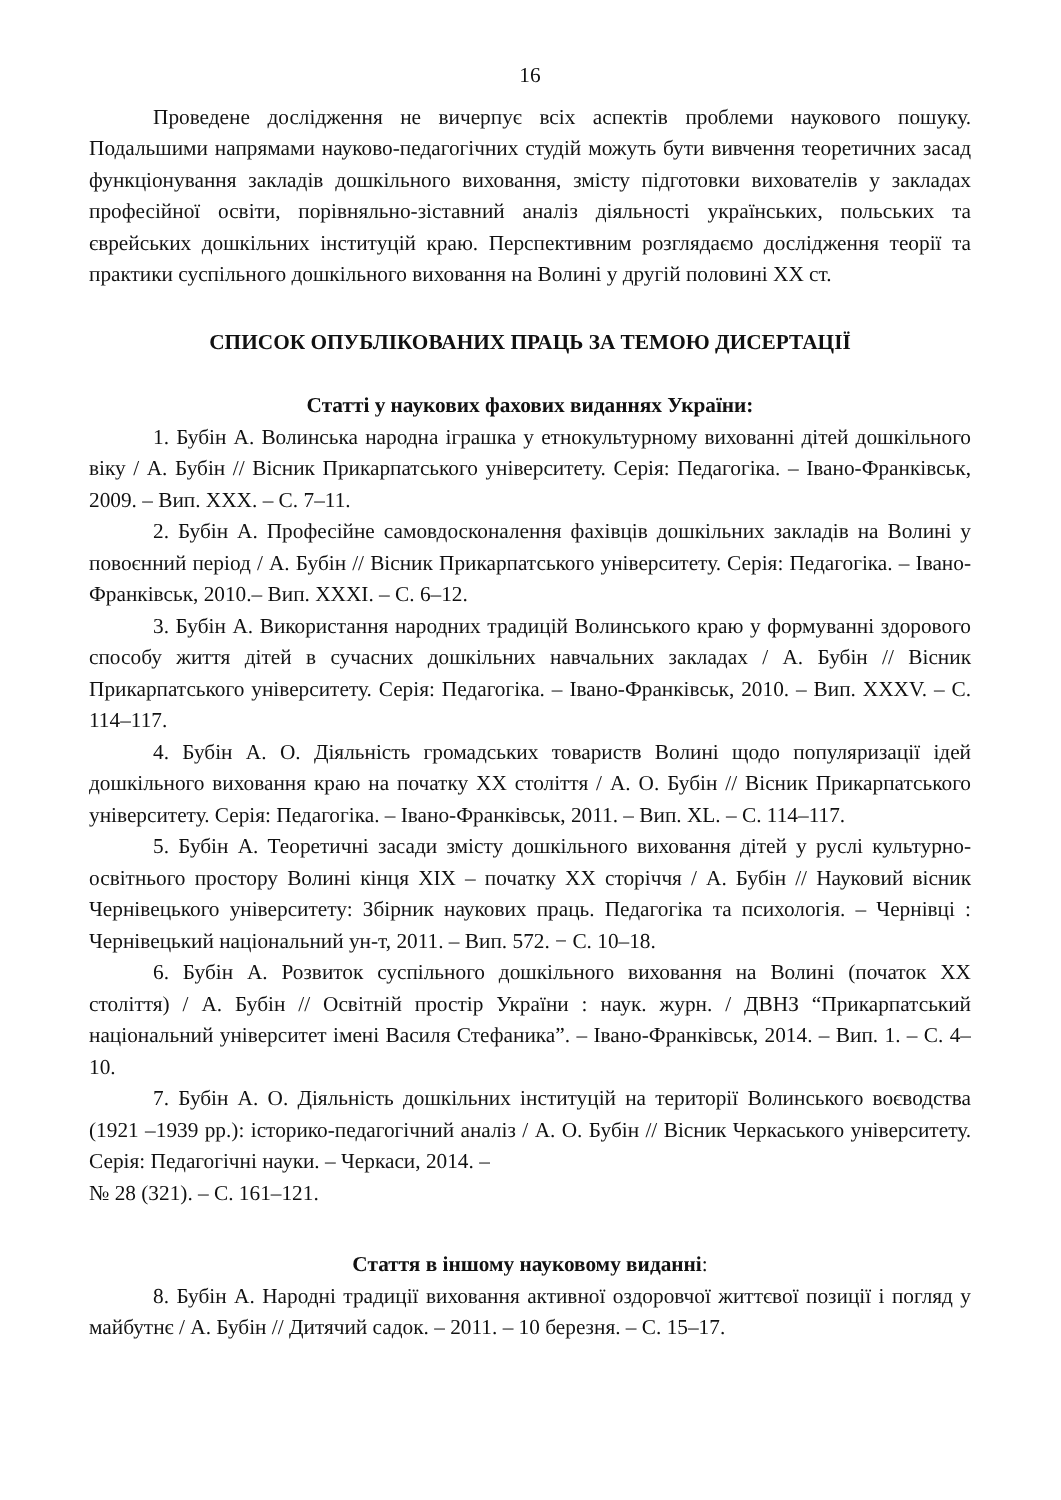16
Проведене дослідження не вичерпує всіх аспектів проблеми наукового пошуку. Подальшими напрямами науково-педагогічних студій можуть бути вивчення теоретичних засад функціонування закладів дошкільного виховання, змісту підготовки вихователів у закладах професійної освіти, порівняльно-зіставний аналіз діяльності українських, польських та єврейських дошкільних інституцій краю. Перспективним розглядаємо дослідження теорії та практики суспільного дошкільного виховання на Волині у другій половині ХХ ст.
СПИСОК ОПУБЛІКОВАНИХ ПРАЦЬ ЗА ТЕМОЮ ДИСЕРТАЦІЇ
Статті у наукових фахових виданнях України:
1. Бубін А. Волинська народна іграшка у етнокультурному вихованні дітей дошкільного віку / А. Бубін // Вісник Прикарпатського університету. Серія: Педагогіка. – Івано-Франківськ, 2009. – Вип. ХХХ. – С. 7–11.
2. Бубін А. Професійне самовдосконалення фахівців дошкільних закладів на Волині у повоєнний період / А. Бубін // Вісник Прикарпатського університету. Серія: Педагогіка. – Івано-Франківськ, 2010.– Вип. ХХХІ. – С. 6–12.
3. Бубін А. Використання народних традицій Волинського краю у формуванні здорового способу життя дітей в сучасних дошкільних навчальних закладах / А. Бубін // Вісник Прикарпатського університету. Серія: Педагогіка. – Івано-Франківськ, 2010. – Вип. ХХХV. – С. 114–117.
4. Бубін А. О. Діяльність громадських товариств Волині щодо популяризації ідей дошкільного виховання краю на початку ХХ століття / А. О. Бубін // Вісник Прикарпатського університету. Серія: Педагогіка. – Івано-Франківськ, 2011. – Вип. ХL. – С. 114–117.
5. Бубін А. Теоретичні засади змісту дошкільного виховання дітей у руслі культурно-освітнього простору Волині кінця ХІХ – початку ХХ сторіччя / А. Бубін // Науковий вісник Чернівецького університету: Збірник наукових праць. Педагогіка та психологія. – Чернівці : Чернівецький національний ун-т, 2011. – Вип. 572. − С. 10–18.
6. Бубін А. Розвиток суспільного дошкільного виховання на Волині (початок ХХ століття) / А. Бубін // Освітній простір України : наук. журн. / ДВНЗ “Прикарпатський національний університет імені Василя Стефаника”. – Івано-Франківськ, 2014. – Вип. 1. – С. 4–10.
7. Бубін А. О. Діяльність дошкільних інституцій на території Волинського воєводства (1921 –1939 рр.): історико-педагогічний аналіз / А. О. Бубін // Вісник Черкаського університету. Серія: Педагогічні науки. – Черкаси, 2014. –
№ 28 (321). – С. 161–121.
Стаття в іншому науковому виданні:
8. Бубін А. Народні традиції виховання активної оздоровчої життєвої позиції і погляд у майбутнє / А. Бубін // Дитячий садок. – 2011. – 10 березня. – С. 15–17.